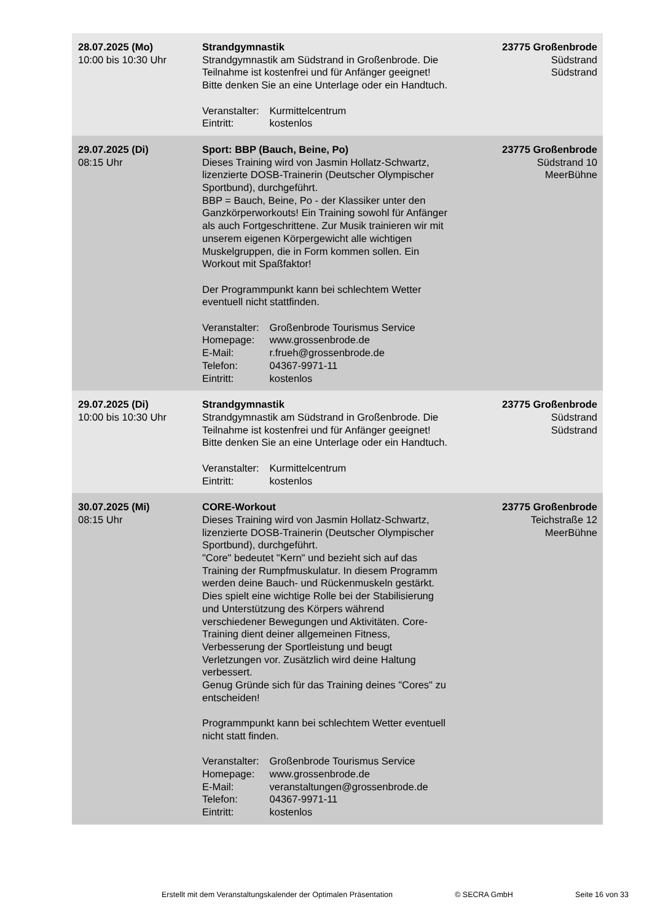| 28.07.2025 (Mo) 10:00 bis 10:30 Uhr | Strandgymnastik Strandgymnastik am Südstrand in Großenbrode. Die Teilnahme ist kostenfrei und für Anfänger geeignet! Bitte denken Sie an eine Unterlage oder ein Handtuch. Veranstalter: Kurmittelcentrum Eintritt: kostenlos | 23775 Großenbrode Südstrand Südstrand |
| 29.07.2025 (Di) 08:15 Uhr | Sport: BBP (Bauch, Beine, Po) Dieses Training wird von Jasmin Hollatz-Schwartz, lizenzierte DOSB-Trainerin (Deutscher Olympischer Sportbund), durchgeführt. BBP = Bauch, Beine, Po - der Klassiker unter den Ganzkörperworkouts! Ein Training sowohl für Anfänger als auch Fortgeschrittene. Zur Musik trainieren wir mit unserem eigenen Körpergewicht alle wichtigen Muskelgruppen, die in Form kommen sollen. Ein Workout mit Spaßfaktor! Der Programmpunkt kann bei schlechtem Wetter eventuell nicht stattfinden. Veranstalter: Großenbrode Tourismus Service Homepage: www.grossenbrode.de E-Mail: r.frueh@grossenbrode.de Telefon: 04367-9971-11 Eintritt: kostenlos | 23775 Großenbrode Südstrand 10 MeerBühne |
| 29.07.2025 (Di) 10:00 bis 10:30 Uhr | Strandgymnastik Strandgymnastik am Südstrand in Großenbrode. Die Teilnahme ist kostenfrei und für Anfänger geeignet! Bitte denken Sie an eine Unterlage oder ein Handtuch. Veranstalter: Kurmittelcentrum Eintritt: kostenlos | 23775 Großenbrode Südstrand Südstrand |
| 30.07.2025 (Mi) 08:15 Uhr | CORE-Workout Dieses Training wird von Jasmin Hollatz-Schwartz, lizenzierte DOSB-Trainerin (Deutscher Olympischer Sportbund), durchgeführt. "Core" bedeutet "Kern" und bezieht sich auf das Training der Rumpfmuskulatur. In diesem Programm werden deine Bauch- und Rückenmuskeln gestärkt. Dies spielt eine wichtige Rolle bei der Stabilisierung und Unterstützung des Körpers während verschiedener Bewegungen und Aktivitäten. Core-Training dient deiner allgemeinen Fitness, Verbesserung der Sportleistung und beugt Verletzungen vor. Zusätzlich wird deine Haltung verbessert. Genug Gründe sich für das Training deines "Cores" zu entscheiden! Programmpunkt kann bei schlechtem Wetter eventuell nicht statt finden. Veranstalter: Großenbrode Tourismus Service Homepage: www.grossenbrode.de E-Mail: veranstaltungen@grossenbrode.de Telefon: 04367-9971-11 Eintritt: kostenlos | 23775 Großenbrode Teichstraße 12 MeerBühne |
Erstellt mit dem Veranstaltungskalender der Optimalen Präsentation © SECRA GmbH Seite 16 von 33